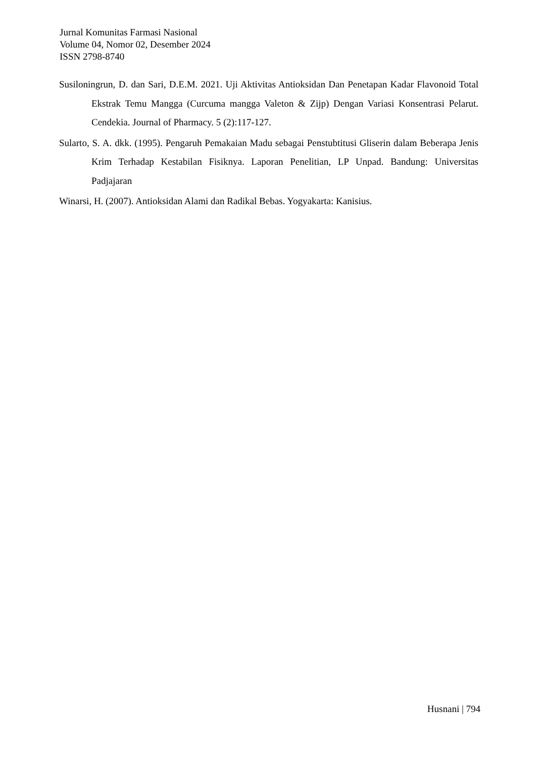Jurnal Komunitas Farmasi Nasional
Volume 04, Nomor 02, Desember 2024
ISSN 2798-8740
Susiloningrun, D. dan Sari, D.E.M. 2021. Uji Aktivitas Antioksidan Dan Penetapan Kadar Flavonoid Total Ekstrak Temu Mangga (Curcuma mangga Valeton & Zijp) Dengan Variasi Konsentrasi Pelarut. Cendekia. Journal of Pharmacy. 5 (2):117-127.
Sularto, S. A. dkk. (1995). Pengaruh Pemakaian Madu sebagai Penstubtitusi Gliserin dalam Beberapa Jenis Krim Terhadap Kestabilan Fisiknya. Laporan Penelitian, LP Unpad. Bandung: Universitas Padjajaran
Winarsi, H. (2007). Antioksidan Alami dan Radikal Bebas. Yogyakarta: Kanisius.
Husnani | 794